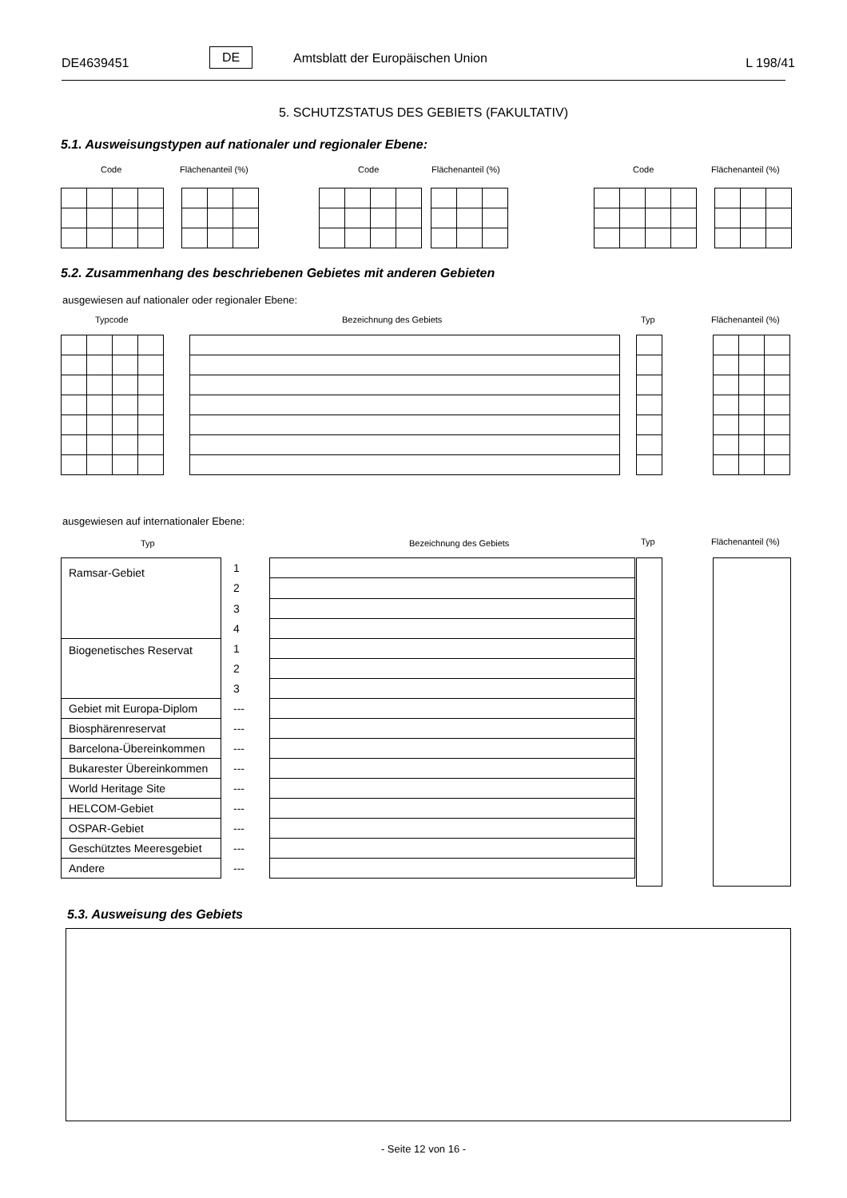DE4639451
DE Amtsblatt der Europäischen Union L 198/41
5. SCHUTZSTATUS DES GEBIETS (FAKULTATIV)
5.1. Ausweisungstypen auf nationaler und regionaler Ebene:
Code Flächenanteil (%) Code Flächenanteil (%) Code Flächenanteil (%)
5.2. Zusammenhang des beschriebenen Gebietes mit anderen Gebieten
ausgewiesen auf nationaler oder regionaler Ebene:
Typcode Bezeichnung des Gebiets Typ Flächenanteil (%)
ausgewiesen auf internationaler Ebene:
Typ Bezeichnung des Gebiets Typ Flächenanteil (%)
| Ramsar-Gebiet | 1 | |
| | 2 | |
| | 3 | |
| | 4 | |
| Biogenetisches Reservat | 1 | |
| | 2 | |
| | 3 | |
| Gebiet mit Europa-Diplom | --- | |
| Biosphärenreservat | --- | |
| Barcelona-Übereinkommen | --- | |
| Bukarester Übereinkommen | --- | |
| World Heritage Site | --- | |
| HELCOM-Gebiet | --- | |
| OSPAR-Gebiet | --- | |
| Geschütztes Meeresgebiet | --- | |
| Andere | --- | |
5.3. Ausweisung des Gebiets
- Seite 12 von 16 -